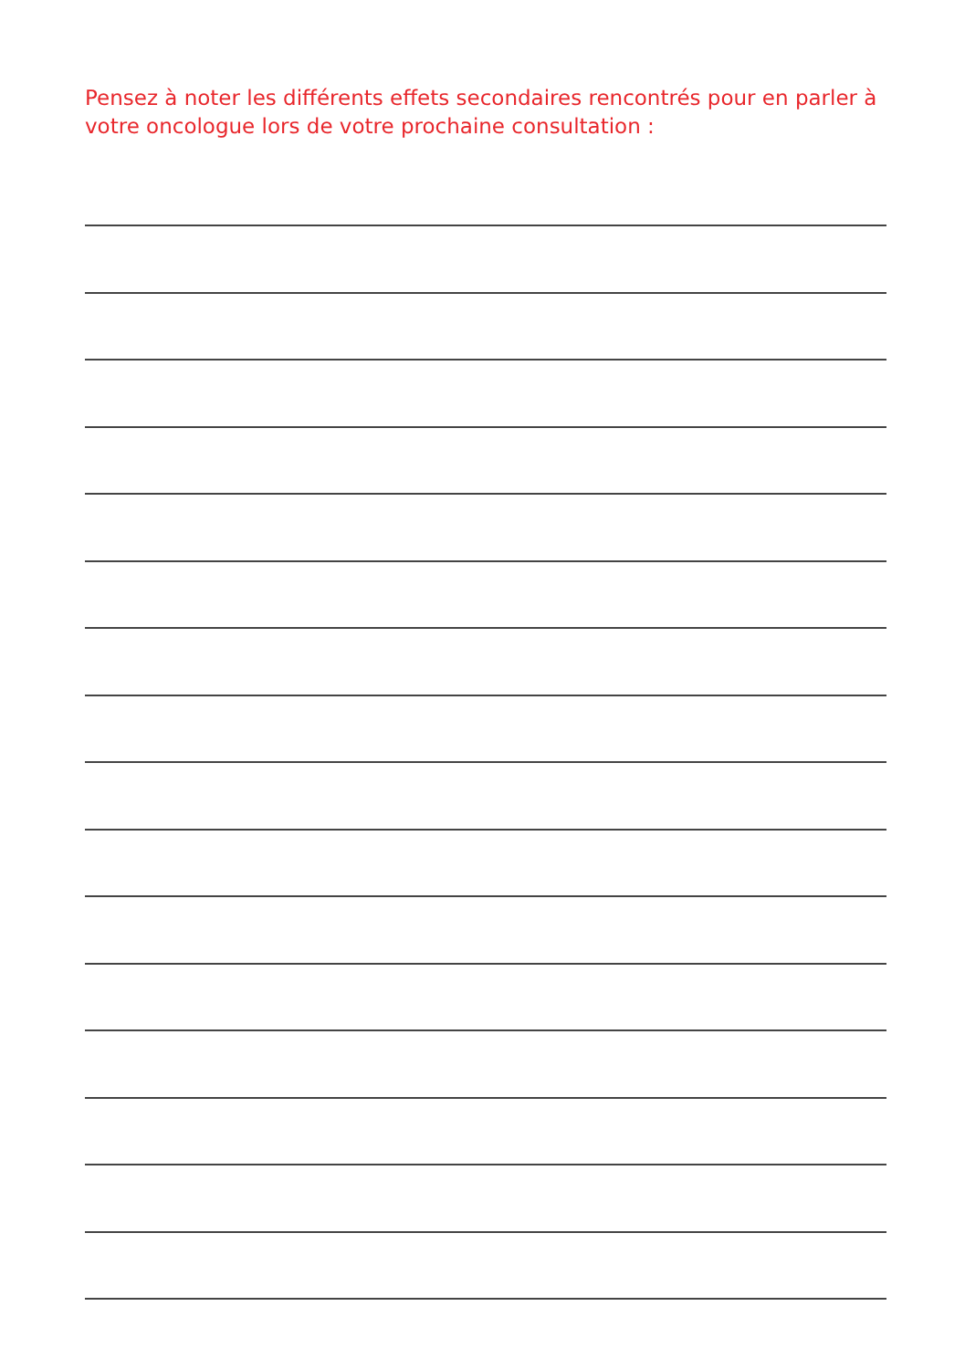Pensez à noter les différents effets secondaires rencontrés pour en parler à votre oncologue lors de votre prochaine consultation :